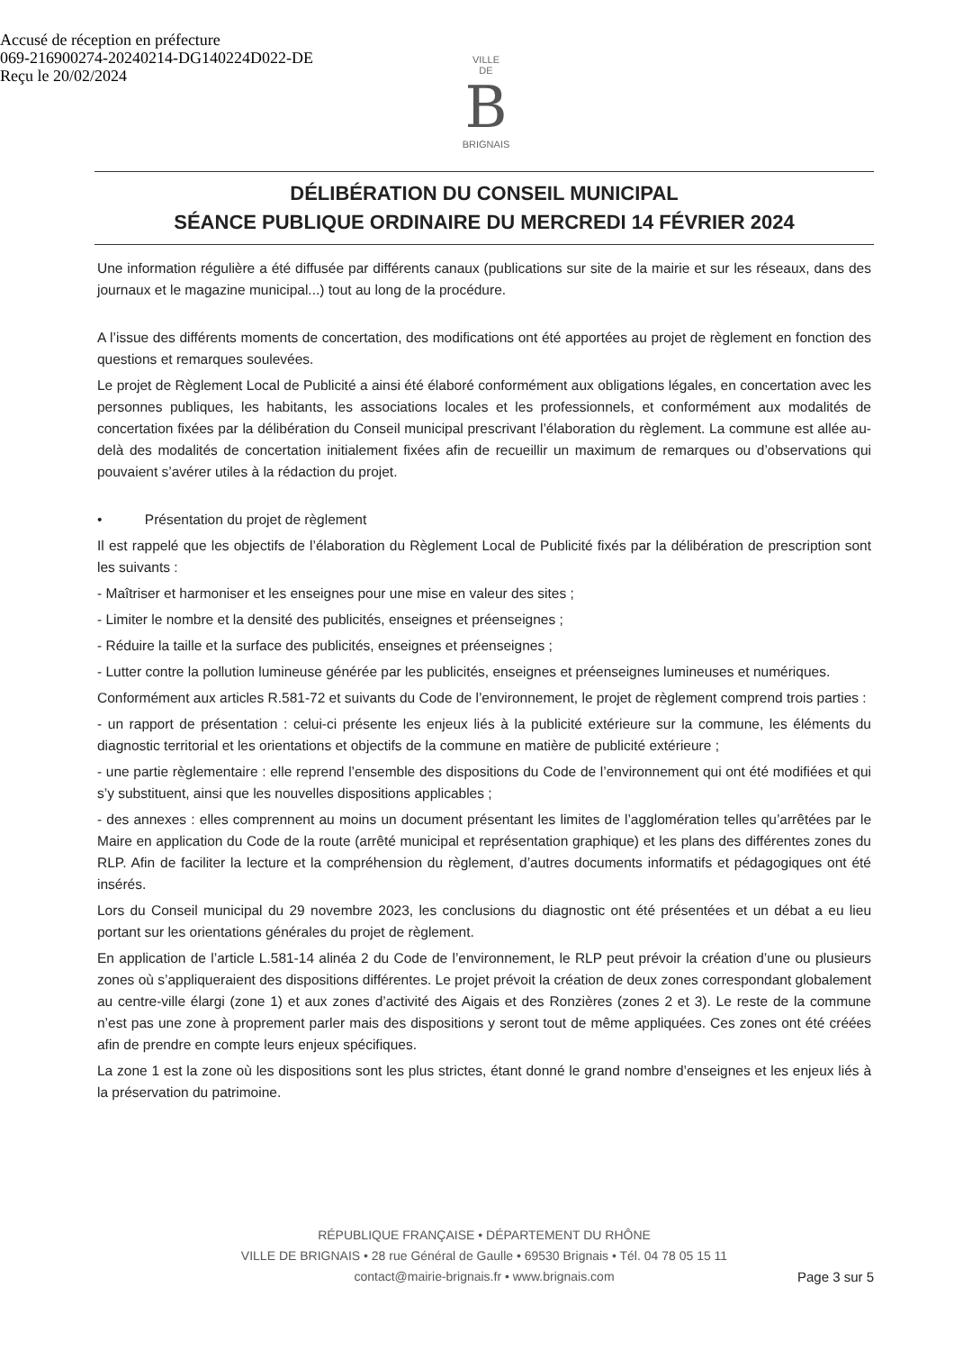Accusé de réception en préfecture
069-216900274-20240214-DG140224D022-DE
Reçu le 20/02/2024
VILLE
DE
B
BRIGNAIS
DÉLIBÉRATION DU CONSEIL MUNICIPAL
SÉANCE PUBLIQUE ORDINAIRE DU MERCREDI 14 FÉVRIER 2024
Une information régulière a été diffusée par différents canaux (publications sur site de la mairie et sur les réseaux, dans des journaux et le magazine municipal...) tout au long de la procédure.
A l’issue des différents moments de concertation, des modifications ont été apportées au projet de règlement en fonction des questions et remarques soulevées.
Le projet de Règlement Local de Publicité a ainsi été élaboré conformément aux obligations légales, en concertation avec les personnes publiques, les habitants, les associations locales et les professionnels, et conformément aux modalités de concertation fixées par la délibération du Conseil municipal prescrivant l’élaboration du règlement. La commune est allée au-delà des modalités de concertation initialement fixées afin de recueillir un maximum de remarques ou d’observations qui pouvaient s’avérer utiles à la rédaction du projet.
• Présentation du projet de règlement
Il est rappelé que les objectifs de l’élaboration du Règlement Local de Publicité fixés par la délibération de prescription sont les suivants :
- Maîtriser et harmoniser et les enseignes pour une mise en valeur des sites ;
- Limiter le nombre et la densité des publicités, enseignes et préenseignes ;
- Réduire la taille et la surface des publicités, enseignes et préenseignes ;
- Lutter contre la pollution lumineuse générée par les publicités, enseignes et préenseignes lumineuses et numériques.
Conformément aux articles R.581-72 et suivants du Code de l’environnement, le projet de règlement comprend trois parties :
- un rapport de présentation : celui-ci présente les enjeux liés à la publicité extérieure sur la commune, les éléments du diagnostic territorial et les orientations et objectifs de la commune en matière de publicité extérieure ;
- une partie règlementaire : elle reprend l’ensemble des dispositions du Code de l’environnement qui ont été modifiées et qui s’y substituent, ainsi que les nouvelles dispositions applicables ;
- des annexes : elles comprennent au moins un document présentant les limites de l’agglomération telles qu’arrêtées par le Maire en application du Code de la route (arrêté municipal et représentation graphique) et les plans des différentes zones du RLP. Afin de faciliter la lecture et la compréhension du règlement, d’autres documents informatifs et pédagogiques ont été insérés.
Lors du Conseil municipal du 29 novembre 2023, les conclusions du diagnostic ont été présentées et un débat a eu lieu portant sur les orientations générales du projet de règlement.
En application de l’article L.581-14 alinéa 2 du Code de l’environnement, le RLP peut prévoir la création d’une ou plusieurs zones où s’appliqueraient des dispositions différentes. Le projet prévoit la création de deux zones correspondant globalement au centre-ville élargi (zone 1) et aux zones d’activité des Aigais et des Ronzières (zones 2 et 3). Le reste de la commune n’est pas une zone à proprement parler mais des dispositions y seront tout de même appliquées. Ces zones ont été créées afin de prendre en compte leurs enjeux spécifiques.
La zone 1 est la zone où les dispositions sont les plus strictes, étant donné le grand nombre d’enseignes et les enjeux liés à la préservation du patrimoine.
RÉPUBLIQUE FRANÇAISE • DÉPARTEMENT DU RHÔNE
VILLE DE BRIGNAIS • 28 rue Général de Gaulle • 69530 Brignais • Tél. 04 78 05 15 11
contact@mairie-brignais.fr • www.brignais.com
Page 3 sur 5